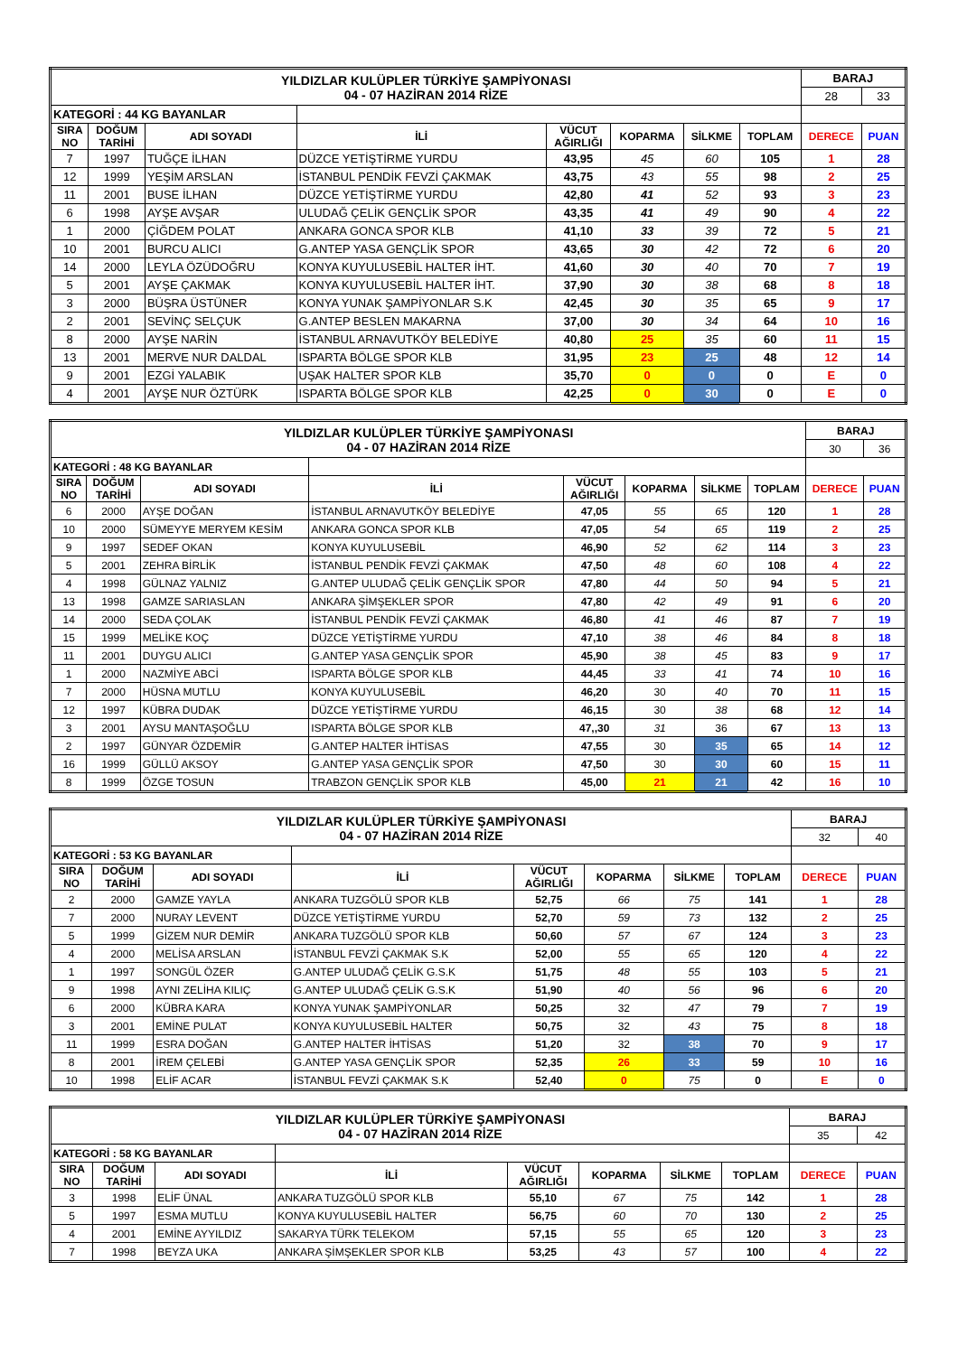| YILDIZLAR KULÜPLER TÜRKİYE ŞAMPİYONASI 04 - 07 HAZİRAN 2014 RİZE | | | | | | | | BARAJ | |
| | | | | | | | | 28 | 33 |
| KATEGORİ : 44 KG BAYANLAR | | | | | | | | | |
| SIRA NO | DOĞUM TARİHİ | ADI SOYADI | İLİ | VÜCUT AĞIRLIĞI | KOPARMA | SİLKME | TOPLAM | DERECE | PUAN |
| 7 | 1997 | TUĞÇE İLHAN | DÜZCE YETİŞTİRME YURDU | 43,95 | 45 | 60 | 105 | 1 | 28 |
| 12 | 1999 | YEŞİM ARSLAN | İSTANBUL PENDİK FEVZİ ÇAKMAK | 43,75 | 43 | 55 | 98 | 2 | 25 |
| 11 | 2001 | BUSE İLHAN | DÜZCE YETİŞTİRME YURDU | 42,80 | 41 | 52 | 93 | 3 | 23 |
| 6 | 1998 | AYŞE AVŞAR | ULUDAĞ ÇELİK GENÇLİK SPOR | 43,35 | 41 | 49 | 90 | 4 | 22 |
| 1 | 2000 | ÇİĞDEM POLAT | ANKARA GONCA SPOR KLB | 41,10 | 33 | 39 | 72 | 5 | 21 |
| 10 | 2001 | BURCU ALICI | G.ANTEP YASA GENÇLİK SPOR | 43,65 | 30 | 42 | 72 | 6 | 20 |
| 14 | 2000 | LEYLA ÖZÜDOĞRU | KONYA KUYULUSEBİL HALTER İHT. | 41,60 | 30 | 40 | 70 | 7 | 19 |
| 5 | 2001 | AYŞE ÇAKMAK | KONYA KUYULUSEBİL HALTER İHT. | 37,90 | 30 | 38 | 68 | 8 | 18 |
| 3 | 2000 | BÜŞRA ÜSTÜNER | KONYA YUNAK ŞAMPİYONLAR S.K | 42,45 | 30 | 35 | 65 | 9 | 17 |
| 2 | 2001 | SEVİNÇ SELÇUK | G.ANTEP BESLEN MAKARNA | 37,00 | 30 | 34 | 64 | 10 | 16 |
| 8 | 2000 | AYŞE NARİN | İSTANBUL ARNAVUTKÖY BELEDİYE | 40,80 | 25 | 35 | 60 | 11 | 15 |
| 13 | 2001 | MERVE NUR DALDAL | ISPARTA BÖLGE SPOR KLB | 31,95 | 23 | 25 | 48 | 12 | 14 |
| 9 | 2001 | EZGİ YALABIK | UŞAK HALTER SPOR KLB | 35,70 | 0 | 0 | 0 | E | 0 |
| 4 | 2001 | AYŞE NUR ÖZTÜRK | ISPARTA BÖLGE SPOR KLB | 42,25 | 0 | 30 | 0 | E | 0 |
| YILDIZLAR KULÜPLER TÜRKİYE ŞAMPİYONASI 04 - 07 HAZİRAN 2014 RİZE | | | | | | | | BARAJ | |
| | | | | | | | | 30 | 36 |
| KATEGORİ : 48 KG BAYANLAR | | | | | | | | | |
| SIRA NO | DOĞUM TARİHİ | ADI SOYADI | İLİ | VÜCUT AĞIRLIĞI | KOPARMA | SİLKME | TOPLAM | DERECE | PUAN |
| 6 | 2000 | AYŞE DOĞAN | İSTANBUL ARNAVUTKÖY BELEDİYE | 47,05 | 55 | 65 | 120 | 1 | 28 |
| 10 | 2000 | SÜMEYYE MERYEM KESİM | ANKARA GONCA SPOR KLB | 47,05 | 54 | 65 | 119 | 2 | 25 |
| 9 | 1997 | SEDEF OKAN | KONYA KUYULUSEBİL | 46,90 | 52 | 62 | 114 | 3 | 23 |
| 5 | 2001 | ZEHRA BİRLİK | İSTANBUL PENDİK FEVZİ ÇAKMAK | 47,50 | 48 | 60 | 108 | 4 | 22 |
| 4 | 1998 | GÜLNAZ YALNIZ | G.ANTEP ULUDAĞ ÇELİK GENÇLİK SPOR | 47,80 | 44 | 50 | 94 | 5 | 21 |
| 13 | 1998 | GAMZE SARIASLAN | ANKARA ŞİMŞEKLER SPOR | 47,80 | 42 | 49 | 91 | 6 | 20 |
| 14 | 2000 | SEDA ÇOLAK | İSTANBUL PENDİK FEVZİ ÇAKMAK | 46,80 | 41 | 46 | 87 | 7 | 19 |
| 15 | 1999 | MELİKE KOÇ | DÜZCE YETİŞTİRME YURDU | 47,10 | 38 | 46 | 84 | 8 | 18 |
| 11 | 2001 | DUYGU ALICI | G.ANTEP YASA GENÇLİK SPOR | 45,90 | 38 | 45 | 83 | 9 | 17 |
| 1 | 2000 | NAZMİYE ABCİ | ISPARTA BÖLGE SPOR KLB | 44,45 | 33 | 41 | 74 | 10 | 16 |
| 7 | 2000 | HÜSNA MUTLU | KONYA KUYULUSEBİL | 46,20 | 30 | 40 | 70 | 11 | 15 |
| 12 | 1997 | KÜBRA DUDAK | DÜZCE YETİŞTİRME YURDU | 46,15 | 30 | 38 | 68 | 12 | 14 |
| 3 | 2001 | AYSU MANTAŞOĞLU | ISPARTA BÖLGE SPOR KLB | 47,,30 | 31 | 36 | 67 | 13 | 13 |
| 2 | 1997 | GÜNYAR ÖZDEMİR | G.ANTEP HALTER İHTİSAS | 47,55 | 30 | 35 | 65 | 14 | 12 |
| 16 | 1999 | GÜLLÜ AKSOY | G.ANTEP YASA GENÇLİK SPOR | 47,50 | 30 | 30 | 60 | 15 | 11 |
| 8 | 1999 | ÖZGE TOSUN | TRABZON GENÇLİK SPOR KLB | 45,00 | 21 | 21 | 42 | 16 | 10 |
| YILDIZLAR KULÜPLER TÜRKİYE ŞAMPİYONASI 04 - 07 HAZİRAN 2014 RİZE | | | | | | | | BARAJ | |
| | | | | | | | | 32 | 40 |
| KATEGORİ : 53 KG BAYANLAR | | | | | | | | | |
| SIRA NO | DOĞUM TARİHİ | ADI SOYADI | İLİ | VÜCUT AĞIRLIĞI | KOPARMA | SİLKME | TOPLAM | DERECE | PUAN |
| 2 | 2000 | GAMZE YAYLA | ANKARA TUZGÖLÜ SPOR KLB | 52,75 | 66 | 75 | 141 | 1 | 28 |
| 7 | 2000 | NURAY LEVENT | DÜZCE YETİŞTİRME YURDU | 52,70 | 59 | 73 | 132 | 2 | 25 |
| 5 | 1999 | GİZEM NUR DEMİR | ANKARA TUZGÖLÜ SPOR KLB | 50,60 | 57 | 67 | 124 | 3 | 23 |
| 4 | 2000 | MELİSA ARSLAN | İSTANBUL FEVZİ ÇAKMAK S.K | 52,00 | 55 | 65 | 120 | 4 | 22 |
| 1 | 1997 | SONGÜL ÖZER | G.ANTEP ULUDAĞ ÇELİK G.S.K | 51,75 | 48 | 55 | 103 | 5 | 21 |
| 9 | 1998 | AYNI ZELİHA KILIÇ | G.ANTEP ULUDAĞ ÇELİK G.S.K | 51,90 | 40 | 56 | 96 | 6 | 20 |
| 6 | 2000 | KÜBRA KARA | KONYA YUNAK ŞAMPİYONLAR | 50,25 | 32 | 47 | 79 | 7 | 19 |
| 3 | 2001 | EMİNE PULAT | KONYA KUYULUSEBİL HALTER | 50,75 | 32 | 43 | 75 | 8 | 18 |
| 11 | 1999 | ESRA DOĞAN | G.ANTEP HALTER İHTİSAS | 51,20 | 32 | 38 | 70 | 9 | 17 |
| 8 | 2001 | İREM ÇELEBİ | G.ANTEP YASA GENÇLİK SPOR | 52,35 | 26 | 33 | 59 | 10 | 16 |
| 10 | 1998 | ELİF ACAR | İSTANBUL FEVZİ ÇAKMAK S.K | 52,40 | 0 | 75 | 0 | E | 0 |
| YILDIZLAR KULÜPLER TÜRKİYE ŞAMPİYONASI 04 - 07 HAZİRAN 2014 RİZE | | | | | | | | BARAJ | |
| | | | | | | | | 35 | 42 |
| KATEGORİ : 58 KG BAYANLAR | | | | | | | | | |
| SIRA NO | DOĞUM TARİHİ | ADI SOYADI | İLİ | VÜCUT AĞIRLIĞI | KOPARMA | SİLKME | TOPLAM | DERECE | PUAN |
| 3 | 1998 | ELİF ÜNAL | ANKARA TUZGÖLÜ SPOR KLB | 55,10 | 67 | 75 | 142 | 1 | 28 |
| 5 | 1997 | ESMA MUTLU | KONYA KUYULUSEBİL HALTER | 56,75 | 60 | 70 | 130 | 2 | 25 |
| 4 | 2001 | EMİNE AYYILDIZ | SAKARYA TÜRK TELEKOM | 57,15 | 55 | 65 | 120 | 3 | 23 |
| 7 | 1998 | BEYZA UKA | ANKARA ŞİMŞEKLER SPOR KLB | 53,25 | 43 | 57 | 100 | 4 | 22 |